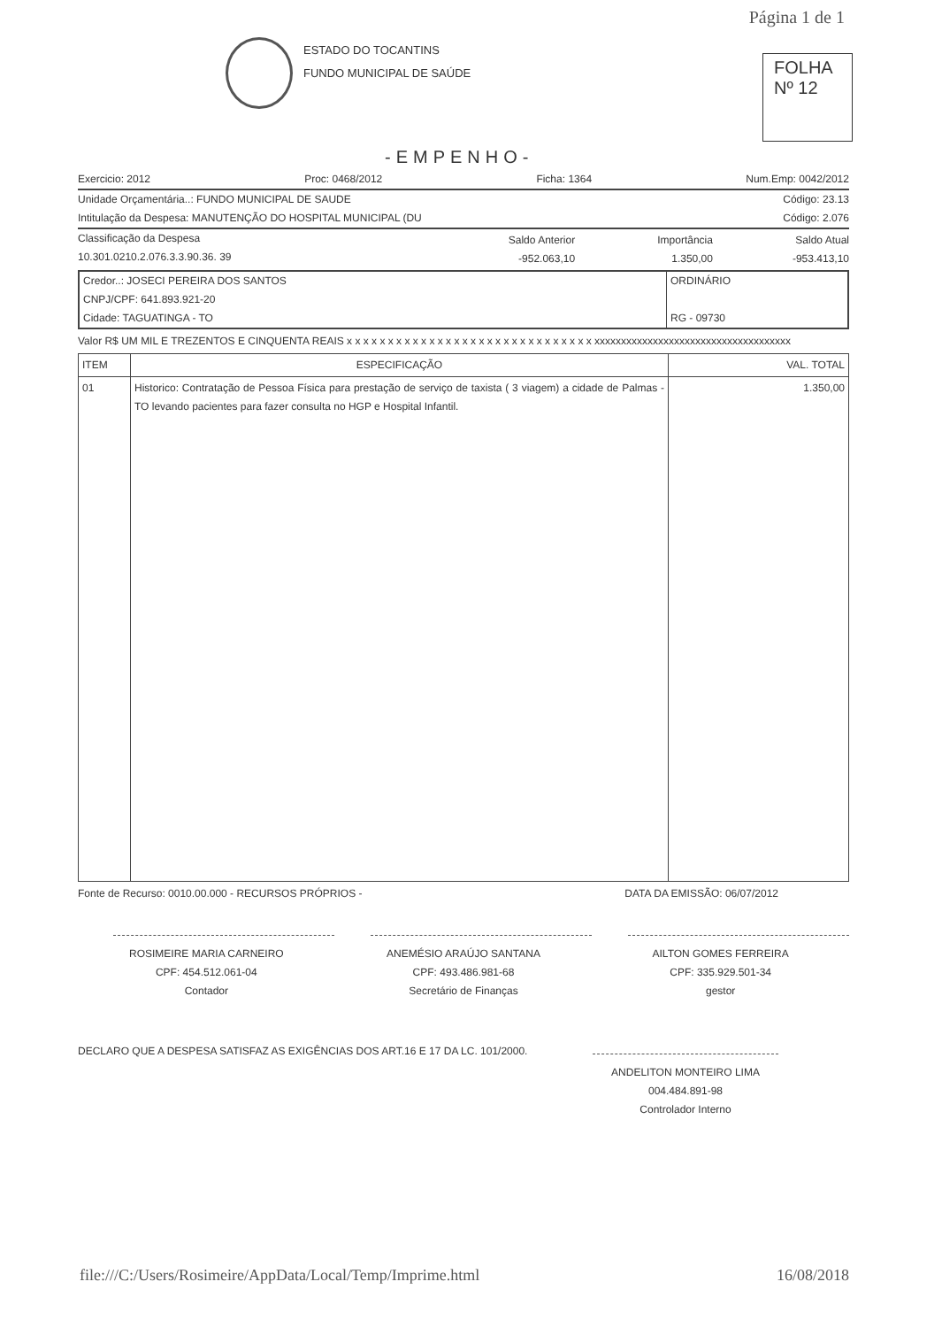Página 1 de 1
ESTADO DO TOCANTINS
FUNDO MUNICIPAL DE SAÚDE
FOLHA
Nº 12
-EMPENHO-
Exercicio: 2012 Proc: 0468/2012 Ficha: 1364 Num.Emp: 0042/2012
Unidade Orçamentária..: FUNDO MUNICIPAL DE SAUDE Código: 23.13
Intitulação da Despesa: MANUTENÇÃO DO HOSPITAL MUNICIPAL (DU Código: 2.076
| Classificação da Despesa 10.301.0210.2.076.3.3.90.36. 39 | Saldo Anterior -952.063,10 | Importância 1.350,00 | Saldo Atual -953.413,10 |
Credor..: JOSECI PEREIRA DOS SANTOS
CNPJ/CPF: 641.893.921-20
Cidade: TAGUATINGA - TO
ORDINÁRIO
RG - 09730
Valor R$ UM MIL E TREZENTOS E CINQUENTA REAIS x x x x x x x x x x x x x x x x x x x x x x x x x x x x x x xxxxxxxxxxxxxxxxxxxxxxxxxxxxxxxxxxxxx
| ITEM | ESPECIFICAÇÃO | VAL. TOTAL |
| --- | --- | --- |
| 01 | Historico: Contratação de Pessoa Física para prestação de serviço de taxista ( 3 viagem) a cidade de Palmas - TO levando pacientes para fazer consulta no HGP e Hospital Infantil. | 1.350,00 |
Fonte de Recurso: 0010.00.000 - RECURSOS PRÓPRIOS - DATA DA EMISSÃO: 06/07/2012
ROSIMEIRE MARIA CARNEIRO
CPF: 454.512.061-04
Contador
ANEMÉSIO ARAÚJO SANTANA
CPF: 493.486.981-68
Secretário de Finanças
AILTON GOMES FERREIRA
CPF: 335.929.501-34
gestor
DECLARO QUE A DESPESA SATISFAZ AS EXIGÊNCIAS DOS ART.16 E 17 DA LC. 101/2000.
ANDELITON MONTEIRO LIMA
004.484.891-98
Controlador Interno
file:///C:/Users/Rosimeire/AppData/Local/Temp/Imprime.html 16/08/2018